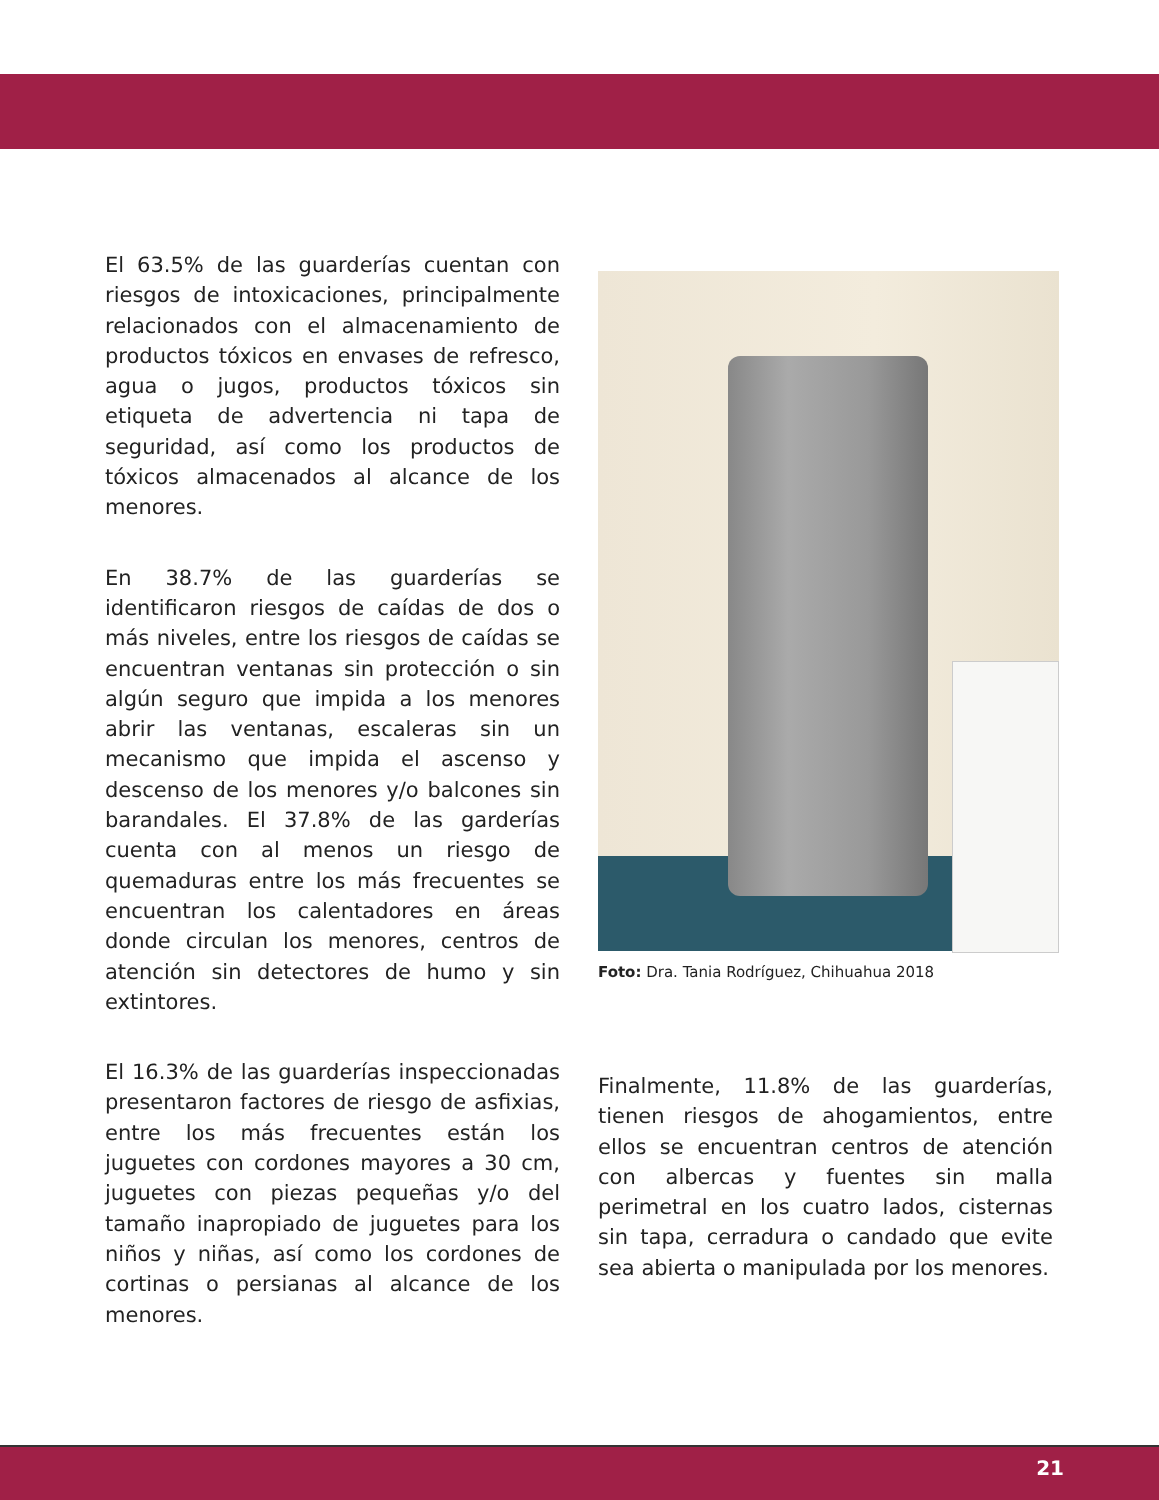El 63.5% de las guarderías cuentan con riesgos de intoxicaciones, principalmente relacionados con el almacenamiento de productos tóxicos en envases de refresco, agua o jugos, productos tóxicos sin etiqueta de advertencia ni tapa de seguridad, así como los productos de tóxicos almacenados al alcance de los menores.
En 38.7% de las guarderías se identificaron riesgos de caídas de dos o más niveles, entre los riesgos de caídas se encuentran ventanas sin protección o sin algún seguro que impida a los menores abrir las ventanas, escaleras sin un mecanismo que impida el ascenso y descenso de los menores y/o balcones sin barandales. El 37.8% de las garderías cuenta con al menos un riesgo de quemaduras entre los más frecuentes se encuentran los calentadores en áreas donde circulan los menores, centros de atención sin detectores de humo y sin extintores.
El 16.3% de las guarderías inspeccionadas presentaron factores de riesgo de asfixias, entre los más frecuentes están los juguetes con cordones mayores a 30 cm, juguetes con piezas pequeñas y/o del tamaño inapropiado de juguetes para los niños y niñas, así como los cordones de cortinas o persianas al alcance de los menores.
Foto: Dra. Tania Rodríguez, Chihuahua 2018
Finalmente, 11.8% de las guarderías, tienen riesgos de ahogamientos, entre ellos se encuentran centros de atención con albercas y fuentes sin malla perimetral en los cuatro lados, cisternas sin tapa, cerradura o candado que evite sea abierta o manipulada por los menores.
21